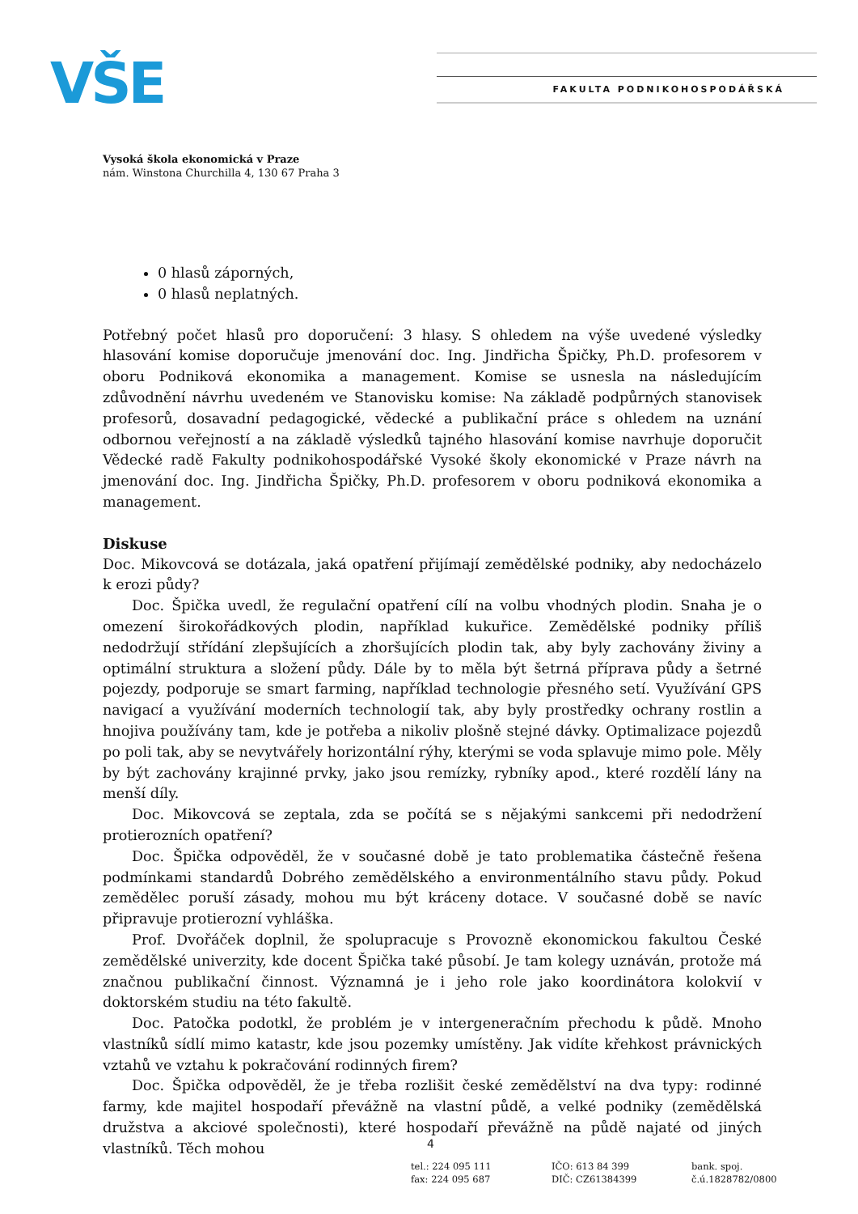VŠE FAKULTA PODNIKOHOSPODÁŘSKÁ
Vysoká škola ekonomická v Praze
nám. Winstona Churchilla 4, 130 67 Praha 3
0 hlasů záporných,
0 hlasů neplatných.
Potřebný počet hlasů pro doporučení: 3 hlasy. S ohledem na výše uvedené výsledky hlasování komise doporučuje jmenování doc. Ing. Jindřicha Špičky, Ph.D. profesorem v oboru Podniková ekonomika a management. Komise se usnesla na následujícím zdůvodnění návrhu uvedeném ve Stanovisku komise: Na základě podpůrných stanovisek profesorů, dosavadní pedagogické, vědecké a publikační práce s ohledem na uznání odbornou veřejností a na základě výsledků tajného hlasování komise navrhuje doporučit Vědecké radě Fakulty podnikohospodářské Vysoké školy ekonomické v Praze návrh na jmenování doc. Ing. Jindřicha Špičky, Ph.D. profesorem v oboru podniková ekonomika a management.
Diskuse
Doc. Mikovcová se dotázala, jaká opatření přijímají zemědělské podniky, aby nedocházelo k erozi půdy?
Doc. Špička uvedl, že regulační opatření cílí na volbu vhodných plodin. Snaha je o omezení širokořádkových plodin, například kukuřice. Zemědělské podniky příliš nedodržují střídání zlepšujících a zhoršujících plodin tak, aby byly zachovány živiny a optimální struktura a složení půdy. Dále by to měla být šetrná příprava půdy a šetrné pojezdy, podporuje se smart farming, například technologie přesného setí. Využívání GPS navigací a využívání moderních technologií tak, aby byly prostředky ochrany rostlin a hnojiva používány tam, kde je potřeba a nikoliv plošně stejné dávky. Optimalizace pojezdů po poli tak, aby se nevytvářely horizontální rýhy, kterými se voda splavuje mimo pole. Měly by být zachovány krajinné prvky, jako jsou remízky, rybníky apod., které rozdělí lány na menší díly.
Doc. Mikovcová se zeptala, zda se počítá se s nějakými sankcemi při nedodržení protierozních opatření?
Doc. Špička odpověděl, že v současné době je tato problematika částečně řešena podmínkami standardů Dobrého zemědělského a environmentálního stavu půdy. Pokud zemědělec poruší zásady, mohou mu být kráceny dotace. V současné době se navíc připravuje protierozní vyhláška.
Prof. Dvořáček doplnil, že spolupracuje s Provozně ekonomickou fakultou České zemědělské univerzity, kde docent Špička také působí. Je tam kolegy uznáván, protože má značnou publikační činnost. Významná je i jeho role jako koordinátora kolokvií v doktorském studiu na této fakultě.
Doc. Patočka podotkl, že problém je v intergeneračním přechodu k půdě. Mnoho vlastníků sídlí mimo katastr, kde jsou pozemky umístěny. Jak vidíte křehkost právnických vztahů ve vztahu k pokračování rodinných firem?
Doc. Špička odpověděl, že je třeba rozlišit české zemědělství na dva typy: rodinné farmy, kde majitel hospodaří převážně na vlastní půdě, a velké podniky (zemědělská družstva a akciové společnosti), které hospodaří převážně na půdě najaté od jiných vlastníků. Těch mohou
4
tel.: 224 095 111
fax: 224 095 687
IČO: 613 84 399
DIČ: CZ61384399
bank. spoj.
č.ú.1828782/0800